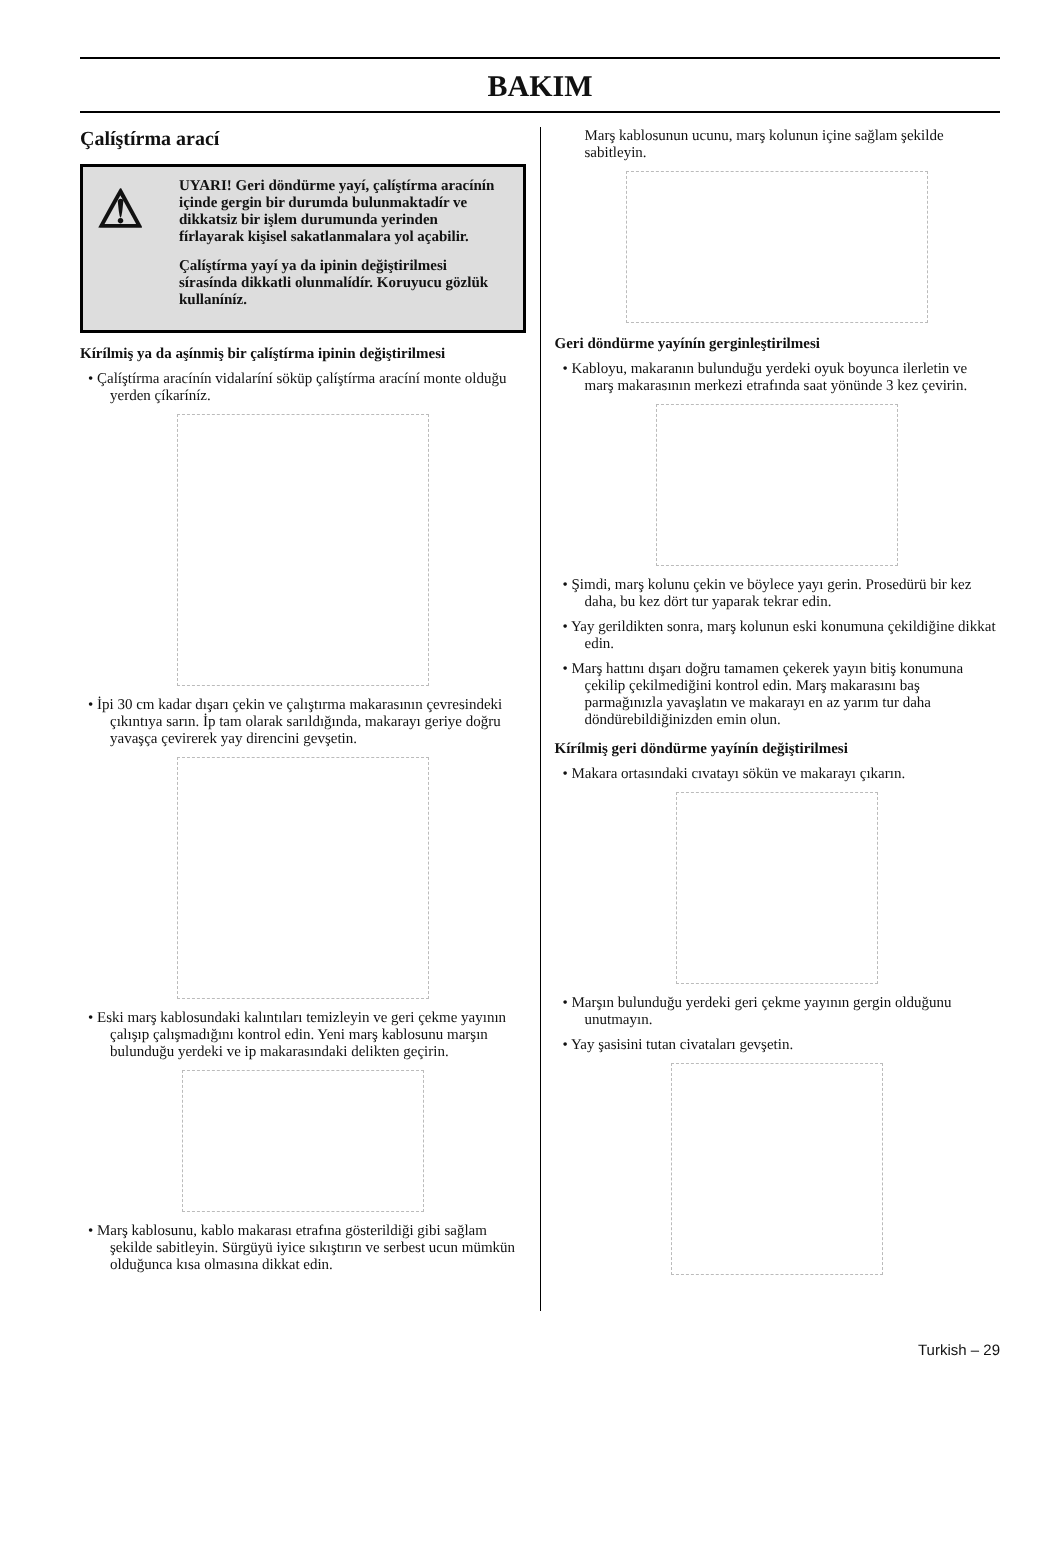BAKIM
Çalíştírma arací
⚠
UYARI! Geri döndürme yayí, çalíştírma aracínín içinde gergin bir durumda bulunmaktadír ve dikkatsiz bir işlem durumunda yerinden fírlayarak kişisel sakatlanmalara yol açabilir.
Çalíştírma yayí ya da ipinin değiştirilmesi sírasínda dikkatli olunmalídír. Koruyucu gözlük kullaníníz.
Kírílmiş ya da aşínmiş bir çalíştírma ipinin değiştirilmesi
• Çalíştírma aracínín vidalaríní söküp çalíştírma aracíní monte olduğu yerden çíkaríníz.
• İpi 30 cm kadar dışarı çekin ve çalıştırma makarasının çevresindeki çıkıntıya sarın. İp tam olarak sarıldığında, makarayı geriye doğru yavaşça çevirerek yay direncini gevşetin.
• Eski marş kablosundaki kalıntıları temizleyin ve geri çekme yayının çalışıp çalışmadığını kontrol edin. Yeni marş kablosunu marşın bulunduğu yerdeki ve ip makarasındaki delikten geçirin.
• Marş kablosunu, kablo makarası etrafına gösterildiği gibi sağlam şekilde sabitleyin. Sürgüyü iyice sıkıştırın ve serbest ucun mümkün olduğunca kısa olmasına dikkat edin.
Marş kablosunun ucunu, marş kolunun içine sağlam şekilde sabitleyin.
Geri döndürme yayínín gerginleştirilmesi
• Kabloyu, makaranın bulunduğu yerdeki oyuk boyunca ilerletin ve marş makarasının merkezi etrafında saat yönünde 3 kez çevirin.
• Şimdi, marş kolunu çekin ve böylece yayı gerin. Prosedürü bir kez daha, bu kez dört tur yaparak tekrar edin.
• Yay gerildikten sonra, marş kolunun eski konumuna çekildiğine dikkat edin.
• Marş hattını dışarı doğru tamamen çekerek yayın bitiş konumuna çekilip çekilmediğini kontrol edin. Marş makarasını baş parmağınızla yavaşlatın ve makarayı en az yarım tur daha döndürebildiğinizden emin olun.
Kírílmiş geri döndürme yayínín değiştirilmesi
• Makara ortasındaki cıvatayı sökün ve makarayı çıkarın.
• Marşın bulunduğu yerdeki geri çekme yayının gergin olduğunu unutmayın.
• Yay şasisini tutan civataları gevşetin.
Turkish – 29